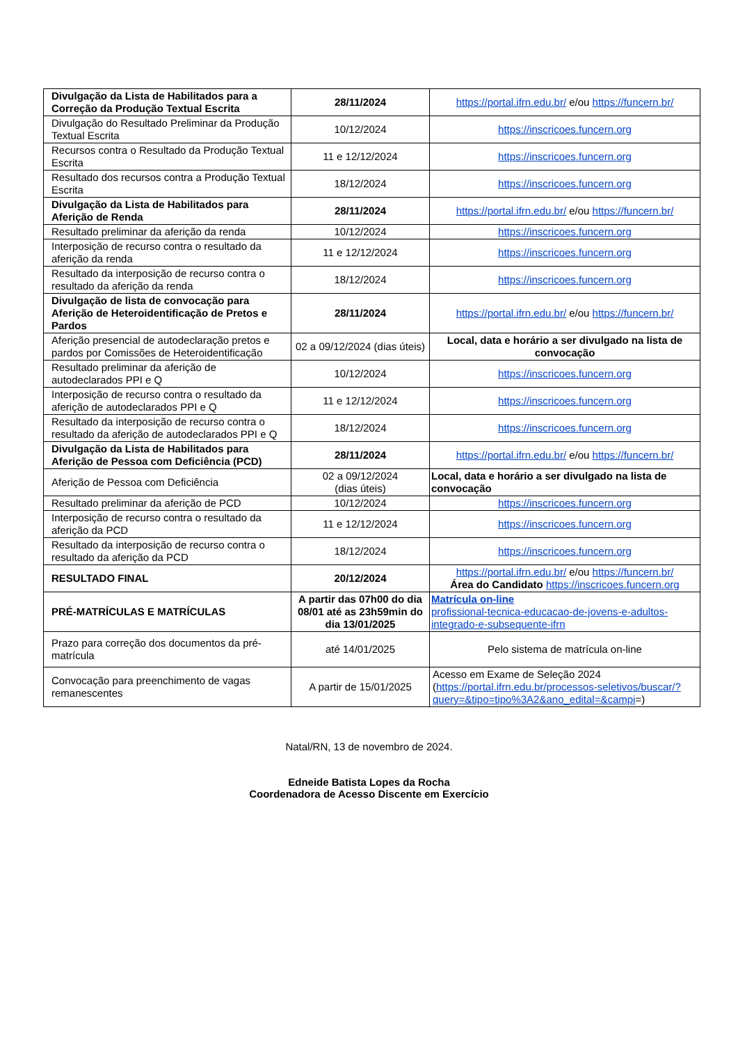| Divulgação da Lista de Habilitados para a Correção da Produção Textual Escrita | 28/11/2024 | https://portal.ifrn.edu.br/ e/ou https://funcern.br/ |
| Divulgação do Resultado Preliminar da Produção Textual Escrita | 10/12/2024 | https://inscricoes.funcern.org |
| Recursos contra o Resultado da Produção Textual Escrita | 11 e 12/12/2024 | https://inscricoes.funcern.org |
| Resultado dos recursos contra a Produção Textual Escrita | 18/12/2024 | https://inscricoes.funcern.org |
| Divulgação da Lista de Habilitados para Aferição de Renda | 28/11/2024 | https://portal.ifrn.edu.br/ e/ou https://funcern.br/ |
| Resultado preliminar da aferição da renda | 10/12/2024 | https://inscricoes.funcern.org |
| Interposição de recurso contra o resultado da aferição da renda | 11 e 12/12/2024 | https://inscricoes.funcern.org |
| Resultado da interposição de recurso contra o resultado da aferição da renda | 18/12/2024 | https://inscricoes.funcern.org |
| Divulgação de lista de convocação para Aferição de Heteroidentificação de Pretos e Pardos | 28/11/2024 | https://portal.ifrn.edu.br/ e/ou https://funcern.br/ |
| Aferição presencial de autodeclaração pretos e pardos por Comissões de Heteroidentificação | 02 a 09/12/2024 (dias úteis) | Local, data e horário a ser divulgado na lista de convocação |
| Resultado preliminar da aferição de autodeclarados PPI e Q | 10/12/2024 | https://inscricoes.funcern.org |
| Interposição de recurso contra o resultado da aferição de autodeclarados PPI e Q | 11 e 12/12/2024 | https://inscricoes.funcern.org |
| Resultado da interposição de recurso contra o resultado da aferição de autodeclarados PPI e Q | 18/12/2024 | https://inscricoes.funcern.org |
| Divulgação da Lista de Habilitados para Aferição de Pessoa com Deficiência (PCD) | 28/11/2024 | https://portal.ifrn.edu.br/ e/ou https://funcern.br/ |
| Aferição de Pessoa com Deficiência | 02 a 09/12/2024 (dias úteis) | Local, data e horário a ser divulgado na lista de convocação |
| Resultado preliminar da aferição de PCD | 10/12/2024 | https://inscricoes.funcern.org |
| Interposição de recurso contra o resultado da aferição da PCD | 11 e 12/12/2024 | https://inscricoes.funcern.org |
| Resultado da interposição de recurso contra o resultado da aferição da PCD | 18/12/2024 | https://inscricoes.funcern.org |
| RESULTADO FINAL | 20/12/2024 | https://portal.ifrn.edu.br/ e/ou https://funcern.br/ Área do Candidato https://inscricoes.funcern.org |
| PRÉ-MATRÍCULAS E MATRÍCULAS | A partir das 07h00 do dia 08/01 até as 23h59min do dia 13/01/2025 | Matrícula on-line profissional-tecnica-educacao-de-jovens-e-adultos-integrado-e-subsequente-ifrn |
| Prazo para correção dos documentos da pré-matrícula | até 14/01/2025 | Pelo sistema de matrícula on-line |
| Convocação para preenchimento de vagas remanescentes | A partir de 15/01/2025 | Acesso em Exame de Seleção 2024 ( https://portal.ifrn.edu.br/processos-seletivos/buscar/?query=&tipo=tipo%3A2&ano_edital=&campi =) |
Natal/RN, 13 de novembro de 2024.
Edneide Batista Lopes da Rocha
Coordenadora de Acesso Discente em Exercício